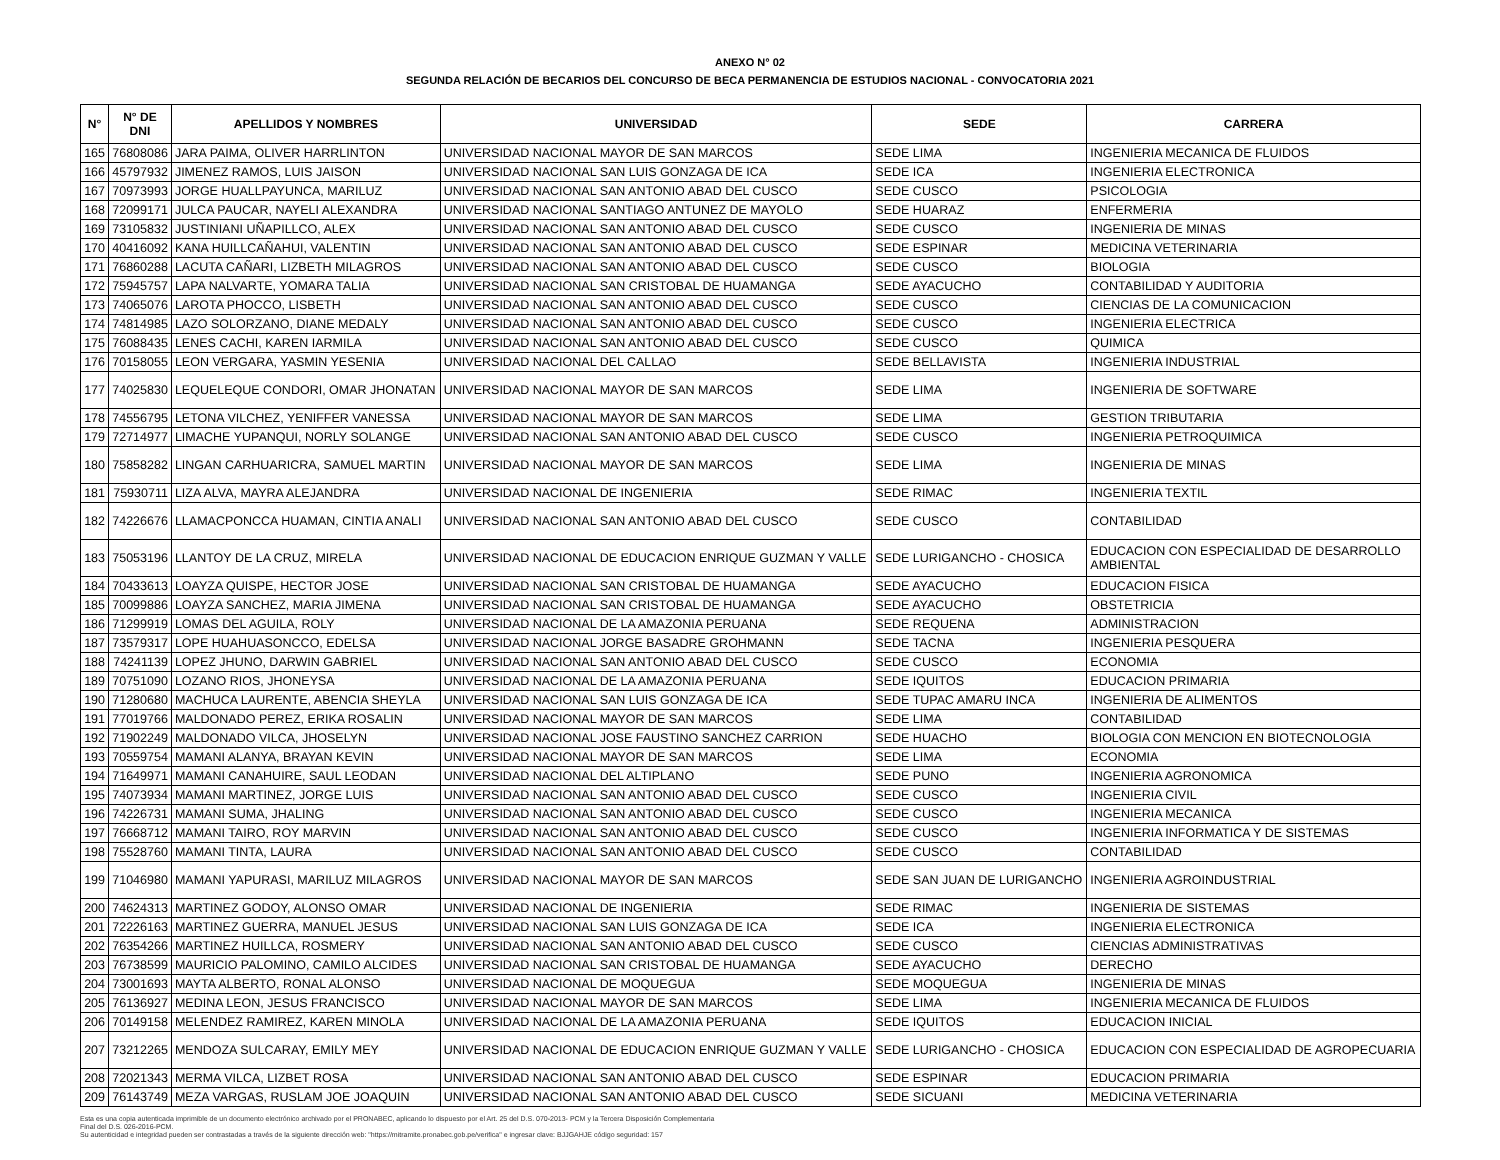ANEXO N° 02
SEGUNDA RELACIÓN DE BECARIOS DEL CONCURSO DE BECA PERMANENCIA DE ESTUDIOS NACIONAL - CONVOCATORIA 2021
| N° | N° DE DNI | APELLIDOS Y NOMBRES | UNIVERSIDAD | SEDE | CARRERA |
| --- | --- | --- | --- | --- | --- |
| 165 | 76808086 | JARA PAIMA, OLIVER HARRLINTON | UNIVERSIDAD NACIONAL MAYOR DE SAN MARCOS | SEDE LIMA | INGENIERIA MECANICA DE FLUIDOS |
| 166 | 45797932 | JIMENEZ RAMOS, LUIS JAISON | UNIVERSIDAD NACIONAL SAN LUIS GONZAGA DE ICA | SEDE ICA | INGENIERIA ELECTRONICA |
| 167 | 70973993 | JORGE HUALLPAYUNCA, MARILUZ | UNIVERSIDAD NACIONAL SAN ANTONIO ABAD DEL CUSCO | SEDE CUSCO | PSICOLOGIA |
| 168 | 72099171 | JULCA PAUCAR, NAYELI ALEXANDRA | UNIVERSIDAD NACIONAL SANTIAGO ANTUNEZ DE MAYOLO | SEDE HUARAZ | ENFERMERIA |
| 169 | 73105832 | JUSTINIANI UÑAPILLCO, ALEX | UNIVERSIDAD NACIONAL SAN ANTONIO ABAD DEL CUSCO | SEDE CUSCO | INGENIERIA DE MINAS |
| 170 | 40416092 | KANA HUILLCAÑAHUI, VALENTIN | UNIVERSIDAD NACIONAL SAN ANTONIO ABAD DEL CUSCO | SEDE ESPINAR | MEDICINA VETERINARIA |
| 171 | 76860288 | LACUTA CAÑARI, LIZBETH MILAGROS | UNIVERSIDAD NACIONAL SAN ANTONIO ABAD DEL CUSCO | SEDE CUSCO | BIOLOGIA |
| 172 | 75945757 | LAPA NALVARTE, YOMARA TALIA | UNIVERSIDAD NACIONAL SAN CRISTOBAL DE HUAMANGA | SEDE AYACUCHO | CONTABILIDAD Y AUDITORIA |
| 173 | 74065076 | LAROTA PHOCCO, LISBETH | UNIVERSIDAD NACIONAL SAN ANTONIO ABAD DEL CUSCO | SEDE CUSCO | CIENCIAS DE LA COMUNICACION |
| 174 | 74814985 | LAZO SOLORZANO, DIANE MEDALY | UNIVERSIDAD NACIONAL SAN ANTONIO ABAD DEL CUSCO | SEDE CUSCO | INGENIERIA ELECTRICA |
| 175 | 76088435 | LENES CACHI, KAREN IARMILA | UNIVERSIDAD NACIONAL SAN ANTONIO ABAD DEL CUSCO | SEDE CUSCO | QUIMICA |
| 176 | 70158055 | LEON VERGARA, YASMIN YESENIA | UNIVERSIDAD NACIONAL DEL CALLAO | SEDE BELLAVISTA | INGENIERIA INDUSTRIAL |
| 177 | 74025830 | LEQUELEQUE CONDORI, OMAR JHONATAN | UNIVERSIDAD NACIONAL MAYOR DE SAN MARCOS | SEDE LIMA | INGENIERIA DE SOFTWARE |
| 178 | 74556795 | LETONA VILCHEZ, YENIFFER VANESSA | UNIVERSIDAD NACIONAL MAYOR DE SAN MARCOS | SEDE LIMA | GESTION TRIBUTARIA |
| 179 | 72714977 | LIMACHE YUPANQUI, NORLY SOLANGE | UNIVERSIDAD NACIONAL SAN ANTONIO ABAD DEL CUSCO | SEDE CUSCO | INGENIERIA PETROQUIMICA |
| 180 | 75858282 | LINGAN CARHUARICRA, SAMUEL MARTIN | UNIVERSIDAD NACIONAL MAYOR DE SAN MARCOS | SEDE LIMA | INGENIERIA DE MINAS |
| 181 | 75930711 | LIZA ALVA, MAYRA ALEJANDRA | UNIVERSIDAD NACIONAL DE INGENIERIA | SEDE RIMAC | INGENIERIA TEXTIL |
| 182 | 74226676 | LLAMACPONCCA HUAMAN, CINTIA ANALI | UNIVERSIDAD NACIONAL SAN ANTONIO ABAD DEL CUSCO | SEDE CUSCO | CONTABILIDAD |
| 183 | 75053196 | LLANTOY DE LA CRUZ, MIRELA | UNIVERSIDAD NACIONAL DE EDUCACION ENRIQUE GUZMAN Y VALLE | SEDE LURIGANCHO - CHOSICA | EDUCACION CON ESPECIALIDAD DE DESARROLLO AMBIENTAL |
| 184 | 70433613 | LOAYZA QUISPE, HECTOR JOSE | UNIVERSIDAD NACIONAL SAN CRISTOBAL DE HUAMANGA | SEDE AYACUCHO | EDUCACION FISICA |
| 185 | 70099886 | LOAYZA SANCHEZ, MARIA JIMENA | UNIVERSIDAD NACIONAL SAN CRISTOBAL DE HUAMANGA | SEDE AYACUCHO | OBSTETRICIA |
| 186 | 71299919 | LOMAS DEL AGUILA, ROLY | UNIVERSIDAD NACIONAL DE LA AMAZONIA PERUANA | SEDE REQUENA | ADMINISTRACION |
| 187 | 73579317 | LOPE HUAHUASONCCO, EDELSA | UNIVERSIDAD NACIONAL JORGE BASADRE GROHMANN | SEDE TACNA | INGENIERIA PESQUERA |
| 188 | 74241139 | LOPEZ JHUNO, DARWIN GABRIEL | UNIVERSIDAD NACIONAL SAN ANTONIO ABAD DEL CUSCO | SEDE CUSCO | ECONOMIA |
| 189 | 70751090 | LOZANO RIOS, JHONEYSA | UNIVERSIDAD NACIONAL DE LA AMAZONIA PERUANA | SEDE IQUITOS | EDUCACION PRIMARIA |
| 190 | 71280680 | MACHUCA LAURENTE, ABENCIA SHEYLA | UNIVERSIDAD NACIONAL SAN LUIS GONZAGA DE ICA | SEDE TUPAC AMARU INCA | INGENIERIA DE ALIMENTOS |
| 191 | 77019766 | MALDONADO PEREZ, ERIKA ROSALIN | UNIVERSIDAD NACIONAL MAYOR DE SAN MARCOS | SEDE LIMA | CONTABILIDAD |
| 192 | 71902249 | MALDONADO VILCA, JHOSELYN | UNIVERSIDAD NACIONAL JOSE FAUSTINO SANCHEZ CARRION | SEDE HUACHO | BIOLOGIA CON MENCION EN BIOTECNOLOGIA |
| 193 | 70559754 | MAMANI ALANYA, BRAYAN KEVIN | UNIVERSIDAD NACIONAL MAYOR DE SAN MARCOS | SEDE LIMA | ECONOMIA |
| 194 | 71649971 | MAMANI CANAHUIRE, SAUL LEODAN | UNIVERSIDAD NACIONAL DEL ALTIPLANO | SEDE PUNO | INGENIERIA AGRONOMICA |
| 195 | 74073934 | MAMANI MARTINEZ, JORGE LUIS | UNIVERSIDAD NACIONAL SAN ANTONIO ABAD DEL CUSCO | SEDE CUSCO | INGENIERIA CIVIL |
| 196 | 74226731 | MAMANI SUMA, JHALING | UNIVERSIDAD NACIONAL SAN ANTONIO ABAD DEL CUSCO | SEDE CUSCO | INGENIERIA MECANICA |
| 197 | 76668712 | MAMANI TAIRO, ROY MARVIN | UNIVERSIDAD NACIONAL SAN ANTONIO ABAD DEL CUSCO | SEDE CUSCO | INGENIERIA INFORMATICA Y DE SISTEMAS |
| 198 | 75528760 | MAMANI TINTA, LAURA | UNIVERSIDAD NACIONAL SAN ANTONIO ABAD DEL CUSCO | SEDE CUSCO | CONTABILIDAD |
| 199 | 71046980 | MAMANI YAPURASI, MARILUZ MILAGROS | UNIVERSIDAD NACIONAL MAYOR DE SAN MARCOS | SEDE SAN JUAN DE LURIGANCHO | INGENIERIA AGROINDUSTRIAL |
| 200 | 74624313 | MARTINEZ GODOY, ALONSO OMAR | UNIVERSIDAD NACIONAL DE INGENIERIA | SEDE RIMAC | INGENIERIA DE SISTEMAS |
| 201 | 72226163 | MARTINEZ GUERRA, MANUEL JESUS | UNIVERSIDAD NACIONAL SAN LUIS GONZAGA DE ICA | SEDE ICA | INGENIERIA ELECTRONICA |
| 202 | 76354266 | MARTINEZ HUILLCA, ROSMERY | UNIVERSIDAD NACIONAL SAN ANTONIO ABAD DEL CUSCO | SEDE CUSCO | CIENCIAS ADMINISTRATIVAS |
| 203 | 76738599 | MAURICIO PALOMINO, CAMILO ALCIDES | UNIVERSIDAD NACIONAL SAN CRISTOBAL DE HUAMANGA | SEDE AYACUCHO | DERECHO |
| 204 | 73001693 | MAYTA ALBERTO, RONAL ALONSO | UNIVERSIDAD NACIONAL DE MOQUEGUA | SEDE MOQUEGUA | INGENIERIA DE MINAS |
| 205 | 76136927 | MEDINA LEON, JESUS FRANCISCO | UNIVERSIDAD NACIONAL MAYOR DE SAN MARCOS | SEDE LIMA | INGENIERIA MECANICA DE FLUIDOS |
| 206 | 70149158 | MELENDEZ RAMIREZ, KAREN MINOLA | UNIVERSIDAD NACIONAL DE LA AMAZONIA PERUANA | SEDE IQUITOS | EDUCACION INICIAL |
| 207 | 73212265 | MENDOZA SULCARAY, EMILY MEY | UNIVERSIDAD NACIONAL DE EDUCACION ENRIQUE GUZMAN Y VALLE | SEDE LURIGANCHO - CHOSICA | EDUCACION CON ESPECIALIDAD DE AGROPECUARIA |
| 208 | 72021343 | MERMA VILCA, LIZBET ROSA | UNIVERSIDAD NACIONAL SAN ANTONIO ABAD DEL CUSCO | SEDE ESPINAR | EDUCACION PRIMARIA |
| 209 | 76143749 | MEZA VARGAS, RUSLAM JOE JOAQUIN | UNIVERSIDAD NACIONAL SAN ANTONIO ABAD DEL CUSCO | SEDE SICUANI | MEDICINA VETERINARIA |
Esta es una copia autenticada imprimible de un documento electrónico archivado por el PRONABEC, aplicando lo dispuesto por el Art. 25 del D.S. 070-2013- PCM y la Tercera Disposición Complementaria
Final del D.S. 026-2016-PCM.
Su autenticidad e integridad pueden ser contrastadas a través de la siguiente dirección web: "https://mitramite.pronabec.gob.pe/verifica" e ingresar clave: BJJGAHJE código seguridad: 157